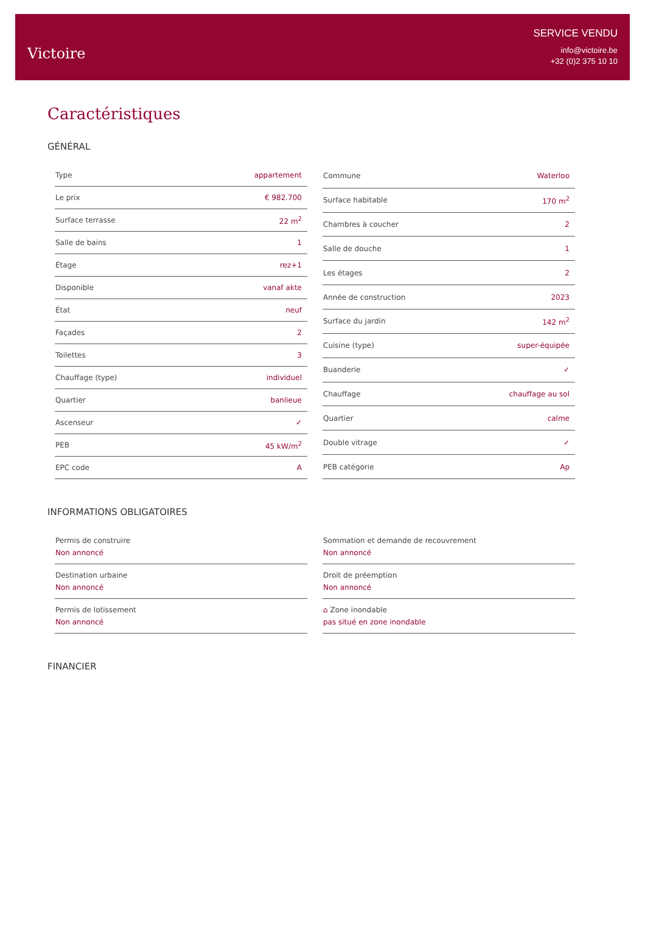Victoire
SERVICE VENDU
info@victoire.be
+32 (0)2 375 10 10
Caractéristiques
GÉNÉRAL
| Type | appartement |
| Le prix | € 982.700 |
| Surface terrasse | 22 m<sup>2</sup> |
| Salle de bains | 1 |
| Étage | rez+1 |
| Disponible | vanaf akte |
| État | neuf |
| Façades | 2 |
| Toilettes | 3 |
| Chauffage (type) | individuel |
| Quartier | banlieue |
| Ascenseur | ✓ |
| PEB | 45 kW/m<sup>2</sup> |
| EPC code | A |
| Commune | Waterloo |
| Surface habitable | 170 m<sup>2</sup> |
| Chambres à coucher | 2 |
| Salle de douche | 1 |
| Les étages | 2 |
| Année de construction | 2023 |
| Surface du jardin | 142 m<sup>2</sup> |
| Cuisine (type) | super-équipée |
| Buanderie | ✓ |
| Chauffage | chauffage au sol |
| Quartier | calme |
| Double vitrage | ✓ |
| PEB catégorie | Ap |
INFORMATIONS OBLIGATOIRES
Permis de construire
Non annoncé
Destination urbaine
Non annoncé
Permis de lotissement
Non annoncé
Sommation et demande de recouvrement
Non annoncé
Droit de préemption
Non annoncé
⌂ Zone inondable
pas situé en zone inondable
FINANCIER